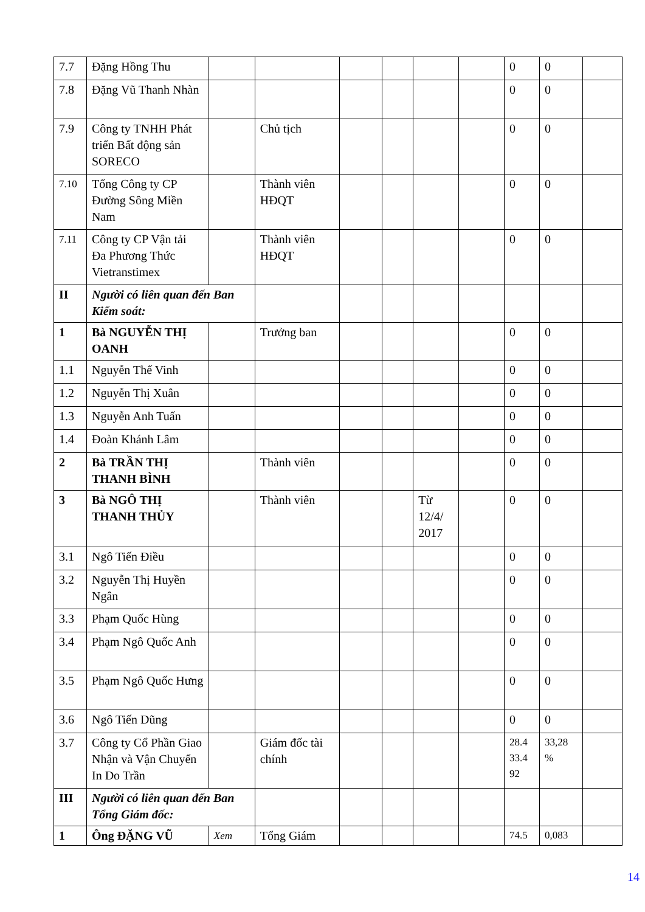| 7.7 | Đặng Hồng Thu | | | | | | | 0 | 0 | |
| 7.8 | Đặng Vũ Thanh Nhàn | | | | | | | 0 | 0 | |
| 7.9 | Công ty TNHH Phát triển Bất động sản SORECO | | Chủ tịch | | | | | 0 | 0 | |
| 7.10 | Tổng Công ty CP Đường Sông Miền Nam | | Thành viên HĐQT | | | | | 0 | 0 | |
| 7.11 | Công ty CP Vận tải Đa Phương Thức Vietranstimex | | Thành viên HĐQT | | | | | 0 | 0 | |
| II | Người có liên quan đến Ban Kiểm soát: | | | | | | | | | |
| 1 | Bà NGUYỄN THỊ OANH | | Trưởng ban | | | | | 0 | 0 | |
| 1.1 | Nguyễn Thế Vinh | | | | | | | 0 | 0 | |
| 1.2 | Nguyễn Thị Xuân | | | | | | | 0 | 0 | |
| 1.3 | Nguyễn Anh Tuấn | | | | | | | 0 | 0 | |
| 1.4 | Đoàn Khánh Lâm | | | | | | | 0 | 0 | |
| 2 | Bà TRẦN THỊ THANH BÌNH | | Thành viên | | | | | 0 | 0 | |
| 3 | Bà NGÔ THỊ THANH THỦY | | Thành viên | | | Từ 12/4/ 2017 | | 0 | 0 | |
| 3.1 | Ngô Tiến Điều | | | | | | | 0 | 0 | |
| 3.2 | Nguyễn Thị Huyền Ngân | | | | | | | 0 | 0 | |
| 3.3 | Phạm Quốc Hùng | | | | | | | 0 | 0 | |
| 3.4 | Phạm Ngô Quốc Anh | | | | | | | 0 | 0 | |
| 3.5 | Phạm Ngô Quốc Hưng | | | | | | | 0 | 0 | |
| 3.6 | Ngô Tiến Dũng | | | | | | | 0 | 0 | |
| 3.7 | Công ty Cổ Phần Giao Nhận và Vận Chuyển In Do Trần | | Giám đốc tài chính | | | | | 28.4 33.4 92 | 33,28 % | |
| III | Người có liên quan đến Ban Tổng Giám đốc: | | | | | | | | | |
| 1 | Ông ĐẶNG VŨ | Xem | Tổng Giám | | | | | 74.5 | 0,083 | |
14